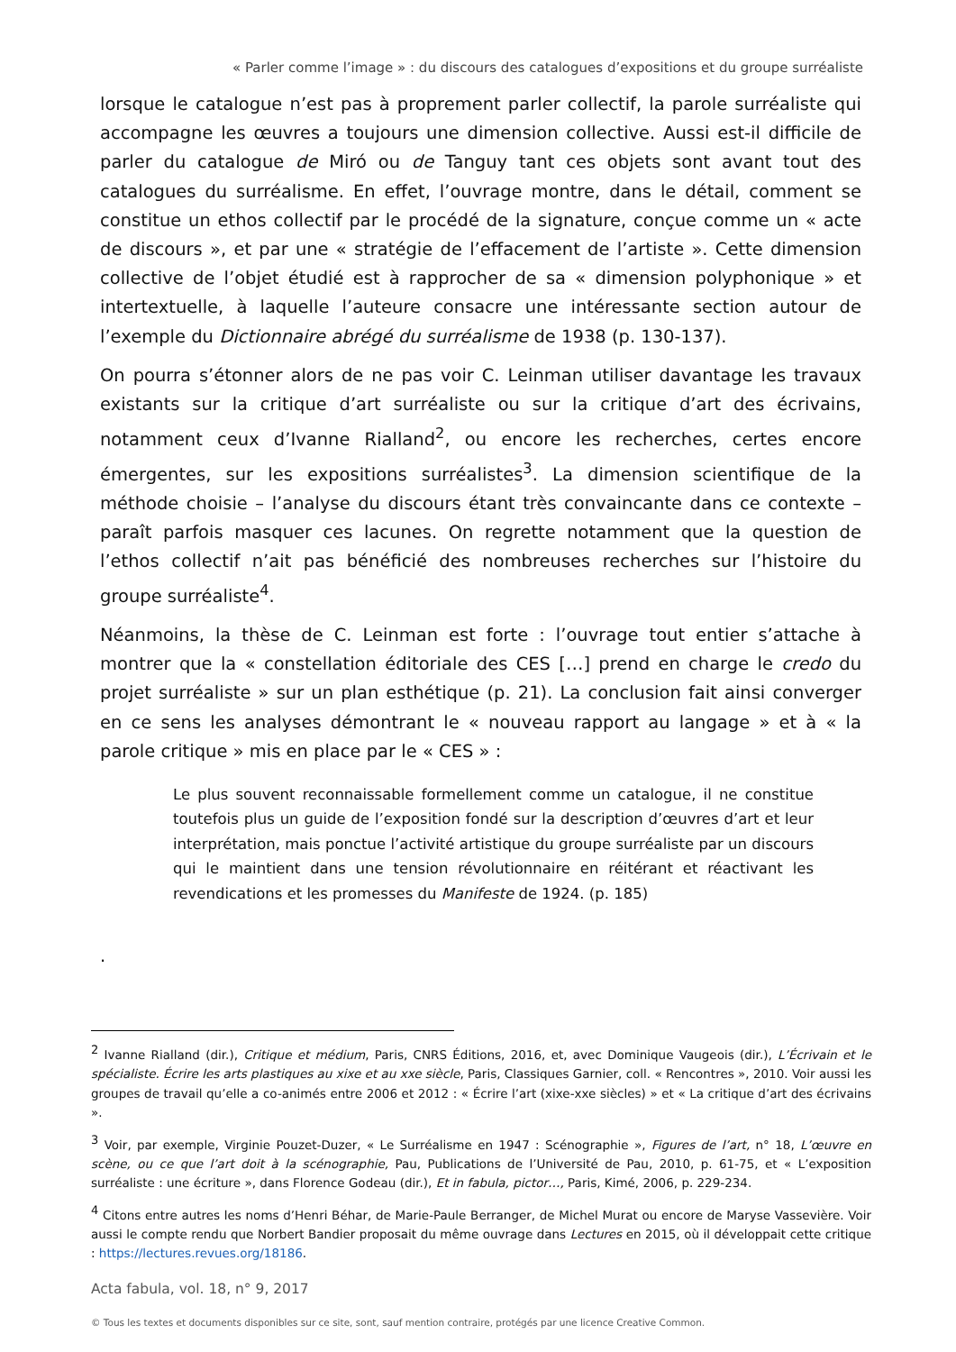« Parler comme l’image » : du discours des catalogues d’expositions et du groupe surréaliste
lorsque le catalogue n’est pas à proprement parler collectif, la parole surréaliste qui accompagne les œuvres a toujours une dimension collective. Aussi est-il difficile de parler du catalogue de Miró ou de Tanguy tant ces objets sont avant tout des catalogues du surréalisme. En effet, l’ouvrage montre, dans le détail, comment se constitue un ethos collectif par le procédé de la signature, conçue comme un « acte de discours », et par une « stratégie de l’effacement de l’artiste ». Cette dimension collective de l’objet étudié est à rapprocher de sa « dimension polyphonique » et intertextuelle, à laquelle l’auteure consacre une intéressante section autour de l’exemple du Dictionnaire abrégé du surréalisme de 1938 (p. 130-137).
On pourra s’étonner alors de ne pas voir C. Leinman utiliser davantage les travaux existants sur la critique d’art surréaliste ou sur la critique d’art des écrivains, notamment ceux d’Ivanne Rialland<sup>2</sup>, ou encore les recherches, certes encore émergentes, sur les expositions surréalistes<sup>3</sup>. La dimension scientifique de la méthode choisie – l’analyse du discours étant très convaincante dans ce contexte – paraît parfois masquer ces lacunes. On regrette notamment que la question de l’ethos collectif n’ait pas bénéficié des nombreuses recherches sur l’histoire du groupe surréaliste<sup>4</sup>.
Néanmoins, la thèse de C. Leinman est forte : l’ouvrage tout entier s’attache à montrer que la « constellation éditoriale des CES […] prend en charge le credo du projet surréaliste » sur un plan esthétique (p. 21). La conclusion fait ainsi converger en ce sens les analyses démontrant le « nouveau rapport au langage » et à « la parole critique » mis en place par le « CES » :
Le plus souvent reconnaissable formellement comme un catalogue, il ne constitue toutefois plus un guide de l’exposition fondé sur la description d’œuvres d’art et leur interprétation, mais ponctue l’activité artistique du groupe surréaliste par un discours qui le maintient dans une tension révolutionnaire en réitérant et réactivant les revendications et les promesses du Manifeste de 1924. (p. 185)
.
<sup>2</sup> Ivanne Rialland (dir.), Critique et médium, Paris, CNRS Éditions, 2016, et, avec Dominique Vaugeois (dir.), L’Écrivain et le spécialiste. Écrire les arts plastiques au xixe et au xxe siècle, Paris, Classiques Garnier, coll. « Rencontres », 2010. Voir aussi les groupes de travail qu’elle a co-animés entre 2006 et 2012 : « Écrire l’art (xixe-xxe siècles) » et « La critique d’art des écrivains ».
<sup>3</sup> Voir, par exemple, Virginie Pouzet-Duzer, « Le Surréalisme en 1947 : Scénographie », Figures de l’art, n° 18, L’œuvre en scène, ou ce que l’art doit à la scénographie, Pau, Publications de l’Université de Pau, 2010, p. 61-75, et « L’exposition surréaliste : une écriture », dans Florence Godeau (dir.), Et in fabula, pictor…, Paris, Kimé, 2006, p. 229-234.
<sup>4</sup> Citons entre autres les noms d’Henri Béhar, de Marie-Paule Berranger, de Michel Murat ou encore de Maryse Vassevière. Voir aussi le compte rendu que Norbert Bandier proposait du même ouvrage dans Lectures en 2015, où il développait cette critique : https://lectures.revues.org/18186.
Acta fabula, vol. 18, n° 9, 2017
© Tous les textes et documents disponibles sur ce site, sont, sauf mention contraire, protégés par une licence Creative Common.